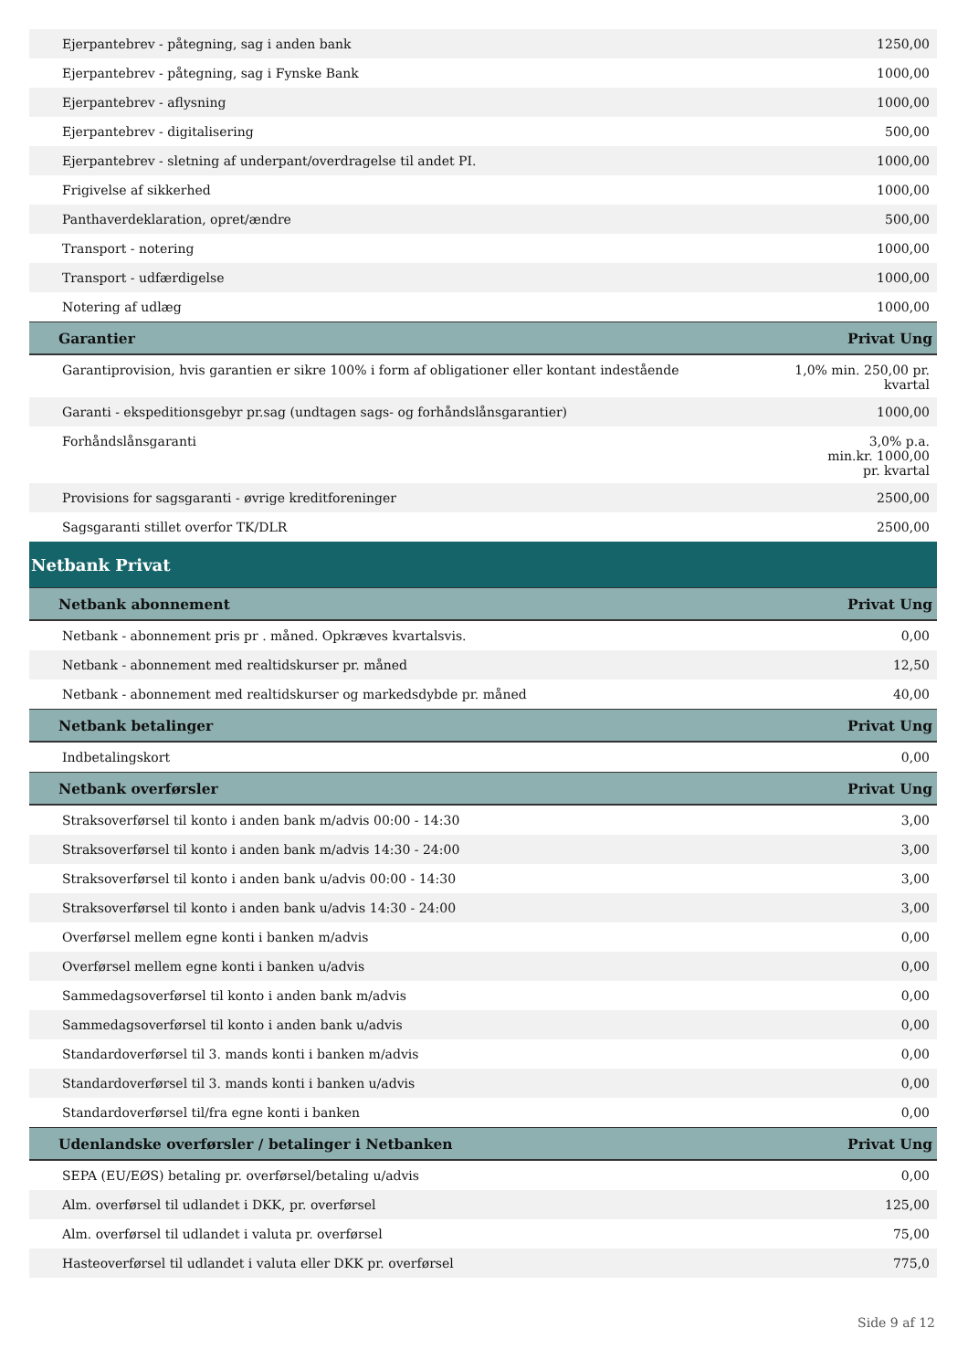| Ejerpantebrev - påtegning, sag i anden bank | 1250,00 |
| Ejerpantebrev - påtegning, sag i Fynske Bank | 1000,00 |
| Ejerpantebrev - aflysning | 1000,00 |
| Ejerpantebrev - digitalisering | 500,00 |
| Ejerpantebrev - sletning af underpant/overdragelse til andet PI. | 1000,00 |
| Frigivelse af sikkerhed | 1000,00 |
| Panthaverdeklaration, opret/ændre | 500,00 |
| Transport - notering | 1000,00 |
| Transport - udfærdigelse | 1000,00 |
| Notering af udlæg | 1000,00 |
| Garantier | Privat Ung |
| Garantiprovision, hvis garantien er sikre 100% i form af obligationer eller kontant indestående | 1,0% min. 250,00 pr. kvartal |
| Garanti - ekspeditionsgebyr pr.sag (undtagen sags- og forhåndslånsgarantier) | 1000,00 |
| Forhåndslånsgaranti | 3,0% p.a. min.kr. 1000,00 pr. kvartal |
| Provisions for sagsgaranti - øvrige kreditforeninger | 2500,00 |
| Sagsgaranti stillet overfor TK/DLR | 2500,00 |
| Netbank Privat | |
| Netbank abonnement | Privat Ung |
| Netbank - abonnement pris pr . måned. Opkræves kvartalsvis. | 0,00 |
| Netbank - abonnement med realtidskurser pr. måned | 12,50 |
| Netbank - abonnement med realtidskurser og markedsdybde pr. måned | 40,00 |
| Netbank betalinger | Privat Ung |
| Indbetalingskort | 0,00 |
| Netbank overførsler | Privat Ung |
| Straksoverførsel til konto i anden bank m/advis 00:00 - 14:30 | 3,00 |
| Straksoverførsel til konto i anden bank m/advis 14:30 - 24:00 | 3,00 |
| Straksoverførsel til konto i anden bank u/advis 00:00 - 14:30 | 3,00 |
| Straksoverførsel til konto i anden bank u/advis 14:30 - 24:00 | 3,00 |
| Overførsel mellem egne konti i banken m/advis | 0,00 |
| Overførsel mellem egne konti i banken u/advis | 0,00 |
| Sammedagsoverførsel til konto i anden bank m/advis | 0,00 |
| Sammedagsoverførsel til konto i anden bank u/advis | 0,00 |
| Standardoverførsel til 3. mands konti i banken m/advis | 0,00 |
| Standardoverførsel til 3. mands konti i banken u/advis | 0,00 |
| Standardoverførsel til/fra egne konti i banken | 0,00 |
| Udenlandske overførsler / betalinger i Netbanken | Privat Ung |
| SEPA (EU/EØS) betaling pr. overførsel/betaling u/advis | 0,00 |
| Alm. overførsel til udlandet i DKK, pr. overførsel | 125,00 |
| Alm. overførsel til udlandet i valuta pr. overførsel | 75,00 |
| Hasteoverførsel til udlandet i valuta eller DKK pr. overførsel | 775,0 |
Side 9 af 12